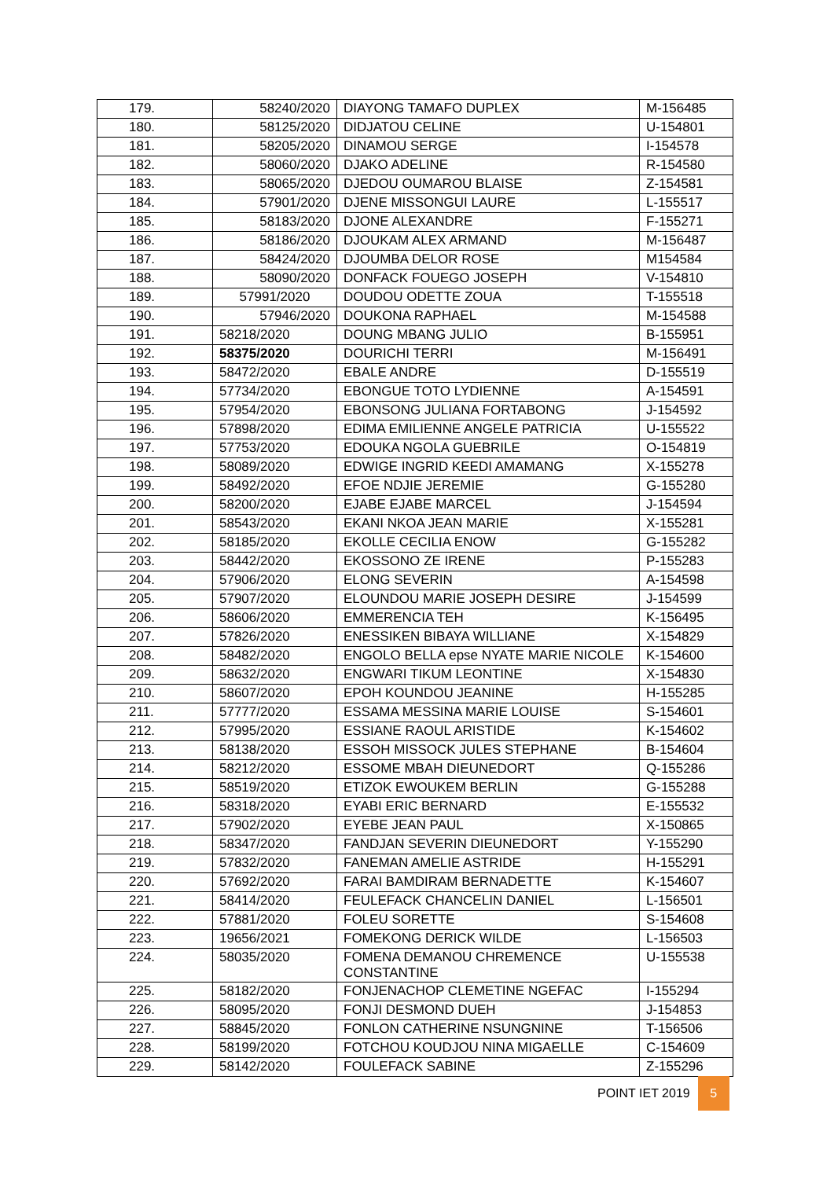| 179. | 58240/2020 | DIAYONG TAMAFO DUPLEX | M-156485 |
| 180. | 58125/2020 | DIDJATOU CELINE | U-154801 |
| 181. | 58205/2020 | DINAMOU SERGE | I-154578 |
| 182. | 58060/2020 | DJAKO ADELINE | R-154580 |
| 183. | 58065/2020 | DJEDOU OUMAROU BLAISE | Z-154581 |
| 184. | 57901/2020 | DJENE MISSONGUI LAURE | L-155517 |
| 185. | 58183/2020 | DJONE ALEXANDRE | F-155271 |
| 186. | 58186/2020 | DJOUKAM ALEX ARMAND | M-156487 |
| 187. | 58424/2020 | DJOUMBA DELOR ROSE | M154584 |
| 188. | 58090/2020 | DONFACK FOUEGO JOSEPH | V-154810 |
| 189. | 57991/2020 | DOUDOU ODETTE ZOUA | T-155518 |
| 190. | 57946/2020 | DOUKONA RAPHAEL | M-154588 |
| 191. | 58218/2020 | DOUNG MBANG JULIO | B-155951 |
| 192. | 58375/2020 | DOURICHI TERRI | M-156491 |
| 193. | 58472/2020 | EBALE ANDRE | D-155519 |
| 194. | 57734/2020 | EBONGUE TOTO LYDIENNE | A-154591 |
| 195. | 57954/2020 | EBONSONG JULIANA FORTABONG | J-154592 |
| 196. | 57898/2020 | EDIMA EMILIENNE ANGELE PATRICIA | U-155522 |
| 197. | 57753/2020 | EDOUKA NGOLA GUEBRILE | O-154819 |
| 198. | 58089/2020 | EDWIGE INGRID KEEDI AMAMANG | X-155278 |
| 199. | 58492/2020 | EFOE NDJIE JEREMIE | G-155280 |
| 200. | 58200/2020 | EJABE EJABE MARCEL | J-154594 |
| 201. | 58543/2020 | EKANI NKOA JEAN MARIE | X-155281 |
| 202. | 58185/2020 | EKOLLE CECILIA ENOW | G-155282 |
| 203. | 58442/2020 | EKOSSONO ZE IRENE | P-155283 |
| 204. | 57906/2020 | ELONG SEVERIN | A-154598 |
| 205. | 57907/2020 | ELOUNDOU MARIE JOSEPH DESIRE | J-154599 |
| 206. | 58606/2020 | EMMERENCIA TEH | K-156495 |
| 207. | 57826/2020 | ENESSIKEN BIBAYA WILLIANE | X-154829 |
| 208. | 58482/2020 | ENGOLO BELLA epse NYATE MARIE NICOLE | K-154600 |
| 209. | 58632/2020 | ENGWARI TIKUM LEONTINE | X-154830 |
| 210. | 58607/2020 | EPOH KOUNDOU JEANINE | H-155285 |
| 211. | 57777/2020 | ESSAMA MESSINA MARIE LOUISE | S-154601 |
| 212. | 57995/2020 | ESSIANE RAOUL ARISTIDE | K-154602 |
| 213. | 58138/2020 | ESSOH MISSOCK JULES STEPHANE | B-154604 |
| 214. | 58212/2020 | ESSOME MBAH DIEUNEDORT | Q-155286 |
| 215. | 58519/2020 | ETIZOK EWOUKEM BERLIN | G-155288 |
| 216. | 58318/2020 | EYABI ERIC BERNARD | E-155532 |
| 217. | 57902/2020 | EYEBE JEAN PAUL | X-150865 |
| 218. | 58347/2020 | FANDJAN SEVERIN DIEUNEDORT | Y-155290 |
| 219. | 57832/2020 | FANEMAN AMELIE ASTRIDE | H-155291 |
| 220. | 57692/2020 | FARAI BAMDIRAM BERNADETTE | K-154607 |
| 221. | 58414/2020 | FEULEFACK CHANCELIN DANIEL | L-156501 |
| 222. | 57881/2020 | FOLEU SORETTE | S-154608 |
| 223. | 19656/2021 | FOMEKONG DERICK WILDE | L-156503 |
| 224. | 58035/2020 | FOMENA DEMANOU CHREMENCE CONSTANTINE | U-155538 |
| 225. | 58182/2020 | FONJENACHOP CLEMETINE NGEFAC | I-155294 |
| 226. | 58095/2020 | FONJI DESMOND DUEH | J-154853 |
| 227. | 58845/2020 | FONLON CATHERINE NSUNGNINE | T-156506 |
| 228. | 58199/2020 | FOTCHOU KOUDJOU NINA MIGAELLE | C-154609 |
| 229. | 58142/2020 | FOULEFACK SABINE | Z-155296 |
POINT IET 2019 5